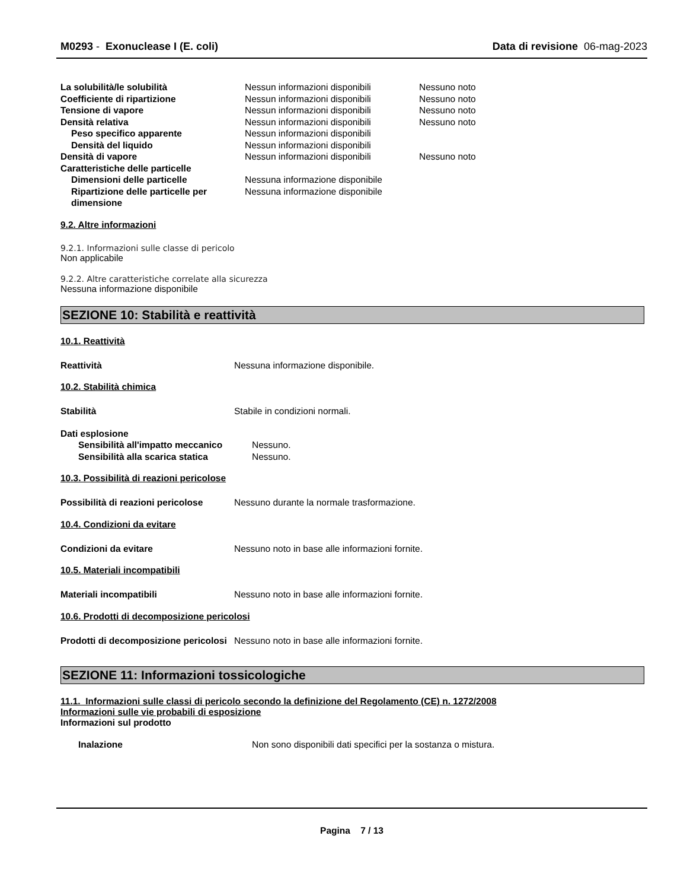M0293 - Exonuclease I (E. coli) Data di revisione 06-mag-2023
| La solubilità/le solubilità | Nessun informazioni disponibili | Nessuno noto |
| Coefficiente di ripartizione | Nessun informazioni disponibili | Nessuno noto |
| Tensione di vapore | Nessun informazioni disponibili | Nessuno noto |
| Densità relativa | Nessun informazioni disponibili | Nessuno noto |
| Peso specifico apparente | Nessun informazioni disponibili | |
| Densità del liquido | Nessun informazioni disponibili | |
| Densità di vapore | Nessun informazioni disponibili | Nessuno noto |
| Caratteristiche delle particelle | | |
| Dimensioni delle particelle | Nessuna informazione disponibile | |
| Ripartizione delle particelle per dimensione | Nessuna informazione disponibile | |
9.2. Altre informazioni
9.2.1. Informazioni sulle classe di pericolo
Non applicabile
9.2.2. Altre caratteristiche correlate alla sicurezza
Nessuna informazione disponibile
SEZIONE 10: Stabilità e reattività
10.1. Reattività
| Reattività | Nessuna informazione disponibile. |
10.2. Stabilità chimica
| Stabilità | Stabile in condizioni normali. |
| Dati esplosione | |
| Sensibilità all'impatto meccanico | Nessuno. |
| Sensibilità alla scarica statica | Nessuno. |
10.3. Possibilità di reazioni pericolose
| Possibilità di reazioni pericolose | Nessuno durante la normale trasformazione. |
10.4. Condizioni da evitare
| Condizioni da evitare | Nessuno noto in base alle informazioni fornite. |
10.5. Materiali incompatibili
| Materiali incompatibili | Nessuno noto in base alle informazioni fornite. |
10.6. Prodotti di decomposizione pericolosi
| Prodotti di decomposizione pericolosi | Nessuno noto in base alle informazioni fornite. |
SEZIONE 11: Informazioni tossicologiche
11.1. Informazioni sulle classi di pericolo secondo la definizione del Regolamento (CE) n. 1272/2008
Informazioni sulle vie probabili di esposizione
Informazioni sul prodotto
| Inalazione | Non sono disponibili dati specifici per la sostanza o mistura. |
Pagina 7 / 13